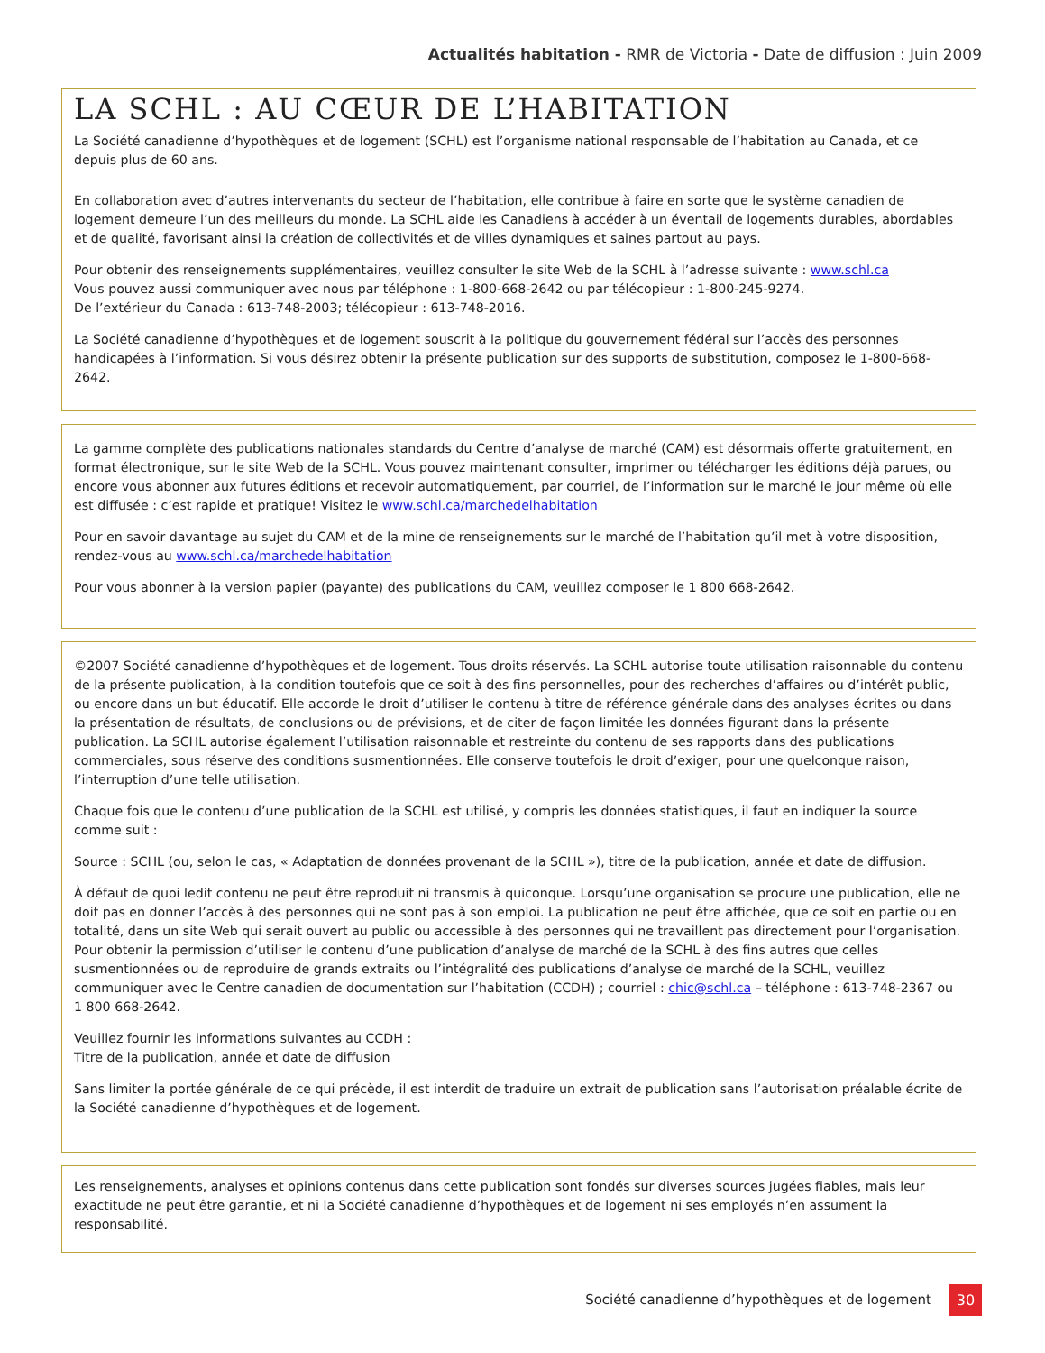Actualités habitation - RMR de Victoria - Date de diffusion : Juin 2009
LA SCHL : AU CŒUR DE L’HABITATION
La Société canadienne d’hypothèques et de logement (SCHL) est l’organisme national responsable de l’habitation au Canada, et ce depuis plus de 60 ans.
En collaboration avec d’autres intervenants du secteur de l’habitation, elle contribue à faire en sorte que le système canadien de logement demeure l’un des meilleurs du monde. La SCHL aide les Canadiens à accéder à un éventail de logements durables, abordables et de qualité, favorisant ainsi la création de collectivités et de villes dynamiques et saines partout au pays.
Pour obtenir des renseignements supplémentaires, veuillez consulter le site Web de la SCHL à l’adresse suivante : www.schl.ca
Vous pouvez aussi communiquer avec nous par téléphone : 1-800-668-2642 ou par télécopieur : 1-800-245-9274.
De l’extérieur du Canada : 613-748-2003; télécopieur : 613-748-2016.
La Société canadienne d’hypothèques et de logement souscrit à la politique du gouvernement fédéral sur l’accès des personnes handicapées à l’information. Si vous désirez obtenir la présente publication sur des supports de substitution, composez le 1-800-668-2642.
La gamme complète des publications nationales standards du Centre d’analyse de marché (CAM) est désormais offerte gratuitement, en format électronique, sur le site Web de la SCHL. Vous pouvez maintenant consulter, imprimer ou télécharger les éditions déjà parues, ou encore vous abonner aux futures éditions et recevoir automatiquement, par courriel, de l’information sur le marché le jour même où elle est diffusée : c’est rapide et pratique! Visitez le www.schl.ca/marchedelhabitation
Pour en savoir davantage au sujet du CAM et de la mine de renseignements sur le marché de l’habitation qu’il met à votre disposition, rendez-vous au www.schl.ca/marchedelhabitation
Pour vous abonner à la version papier (payante) des publications du CAM, veuillez composer le 1 800 668-2642.
©2007 Société canadienne d’hypothèques et de logement. Tous droits réservés. La SCHL autorise toute utilisation raisonnable du contenu de la présente publication, à la condition toutefois que ce soit à des fins personnelles, pour des recherches d’affaires ou d’intérêt public, ou encore dans un but éducatif. Elle accorde le droit d’utiliser le contenu à titre de référence générale dans des analyses écrites ou dans la présentation de résultats, de conclusions ou de prévisions, et de citer de façon limitée les données figurant dans la présente publication. La SCHL autorise également l’utilisation raisonnable et restreinte du contenu de ses rapports dans des publications commerciales, sous réserve des conditions susmentionnées. Elle conserve toutefois le droit d’exiger, pour une quelconque raison, l’interruption d’une telle utilisation.
Chaque fois que le contenu d’une publication de la SCHL est utilisé, y compris les données statistiques, il faut en indiquer la source comme suit :
Source : SCHL (ou, selon le cas, « Adaptation de données provenant de la SCHL »), titre de la publication, année et date de diffusion.
À défaut de quoi ledit contenu ne peut être reproduit ni transmis à quiconque. Lorsqu’une organisation se procure une publication, elle ne doit pas en donner l’accès à des personnes qui ne sont pas à son emploi. La publication ne peut être affichée, que ce soit en partie ou en totalité, dans un site Web qui serait ouvert au public ou accessible à des personnes qui ne travaillent pas directement pour l’organisation. Pour obtenir la permission d’utiliser le contenu d’une publication d’analyse de marché de la SCHL à des fins autres que celles susmentionnées ou de reproduire de grands extraits ou l’intégralité des publications d’analyse de marché de la SCHL, veuillez communiquer avec le Centre canadien de documentation sur l’habitation (CCDH) ; courriel : chic@schl.ca – téléphone : 613-748-2367 ou 1 800 668-2642.
Veuillez fournir les informations suivantes au CCDH :
Titre de la publication, année et date de diffusion
Sans limiter la portée générale de ce qui précède, il est interdit de traduire un extrait de publication sans l’autorisation préalable écrite de la Société canadienne d’hypothèques et de logement.
Les renseignements, analyses et opinions contenus dans cette publication sont fondés sur diverses sources jugées fiables, mais leur exactitude ne peut être garantie, et ni la Société canadienne d’hypothèques et de logement ni ses employés n’en assument la responsabilité.
Société canadienne d’hypothèques et de logement 30